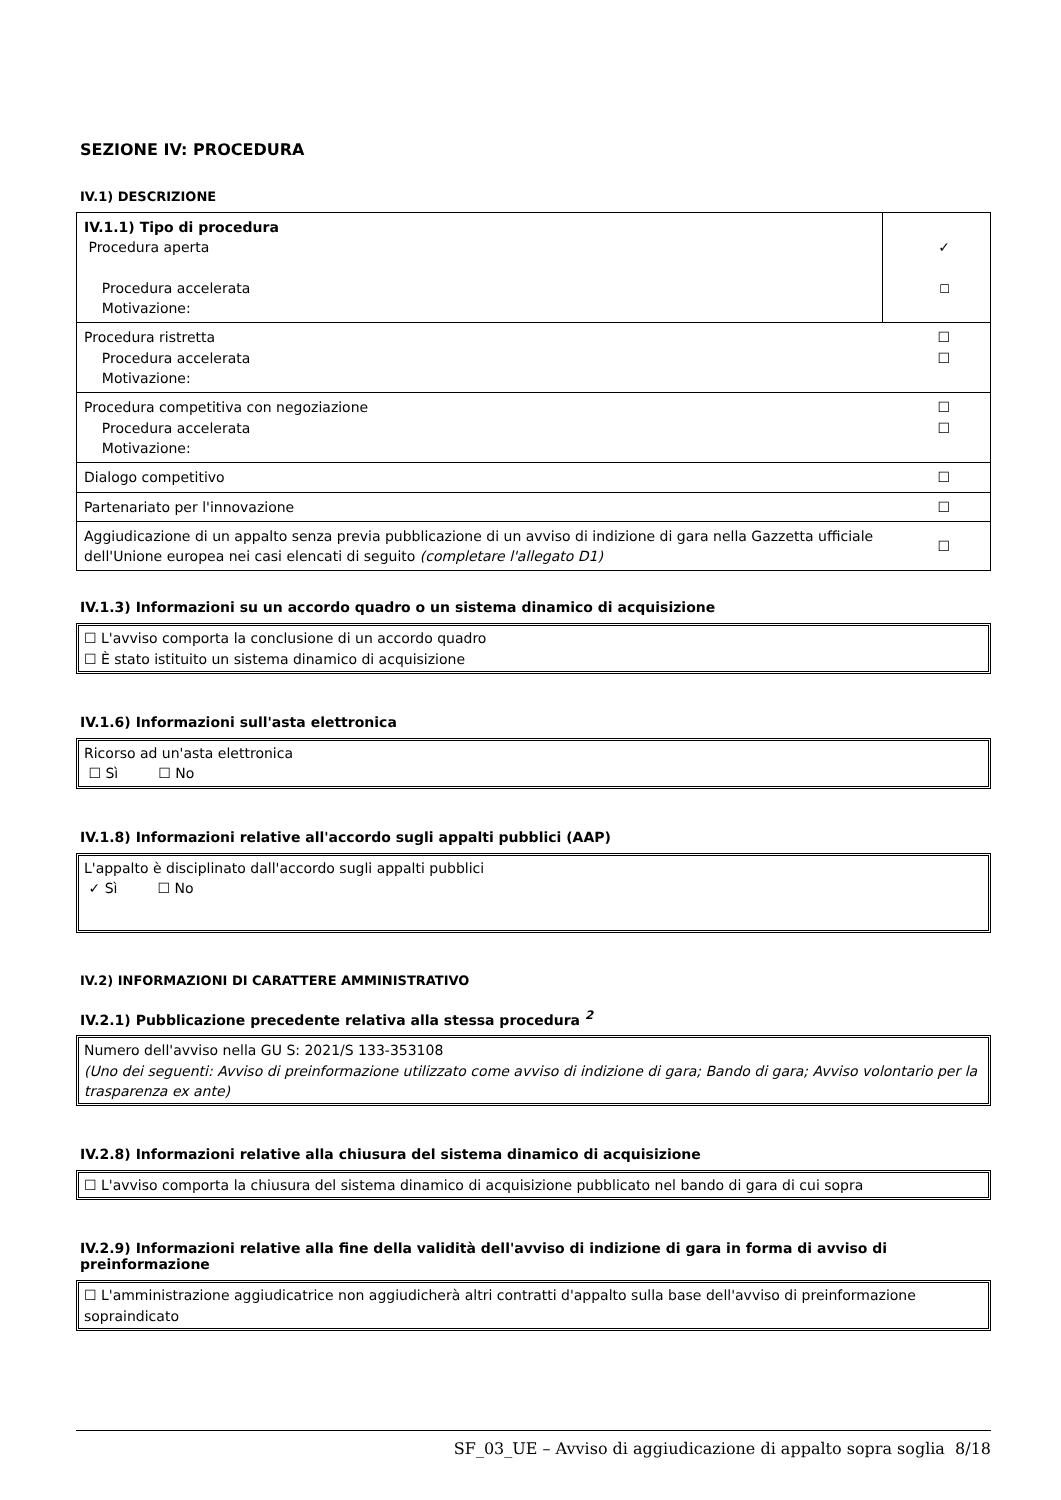SEZIONE IV: PROCEDURA
IV.1) DESCRIZIONE
| IV.1.1) Tipo di procedura Procedura aperta Procedura accelerata Motivazione: | ✓ ☐ |
| Procedura ristretta Procedura accelerata Motivazione: | ☐ ☐ |
| Procedura competitiva con negoziazione Procedura accelerata Motivazione: | ☐ ☐ |
| Dialogo competitivo | ☐ |
| Partenariato per l'innovazione | ☐ |
| Aggiudicazione di un appalto senza previa pubblicazione di un avviso di indizione di gara nella Gazzetta ufficiale dell'Unione europea nei casi elencati di seguito (completare l'allegato D1) | ☐ |
IV.1.3) Informazioni su un accordo quadro o un sistema dinamico di acquisizione
☐ L'avviso comporta la conclusione di un accordo quadro
☐ È stato istituito un sistema dinamico di acquisizione
IV.1.6) Informazioni sull'asta elettronica
Ricorso ad un'asta elettronica
☐ Sì ☐ No
IV.1.8) Informazioni relative all'accordo sugli appalti pubblici (AAP)
L'appalto è disciplinato dall'accordo sugli appalti pubblici
✓ Sì ☐ No
IV.2) INFORMAZIONI DI CARATTERE AMMINISTRATIVO
IV.2.1) Pubblicazione precedente relativa alla stessa procedura <sup>2</sup>
Numero dell'avviso nella GU S: 2021/S 133-353108
(Uno dei seguenti: Avviso di preinformazione utilizzato come avviso di indizione di gara; Bando di gara; Avviso volontario per la trasparenza ex ante)
IV.2.8) Informazioni relative alla chiusura del sistema dinamico di acquisizione
☐ L'avviso comporta la chiusura del sistema dinamico di acquisizione pubblicato nel bando di gara di cui sopra
IV.2.9) Informazioni relative alla fine della validità dell'avviso di indizione di gara in forma di avviso di preinformazione
☐ L'amministrazione aggiudicatrice non aggiudicherà altri contratti d'appalto sulla base dell'avviso di preinformazione sopraindicato
SF_03_UE – Avviso di aggiudicazione di appalto sopra soglia 8/18